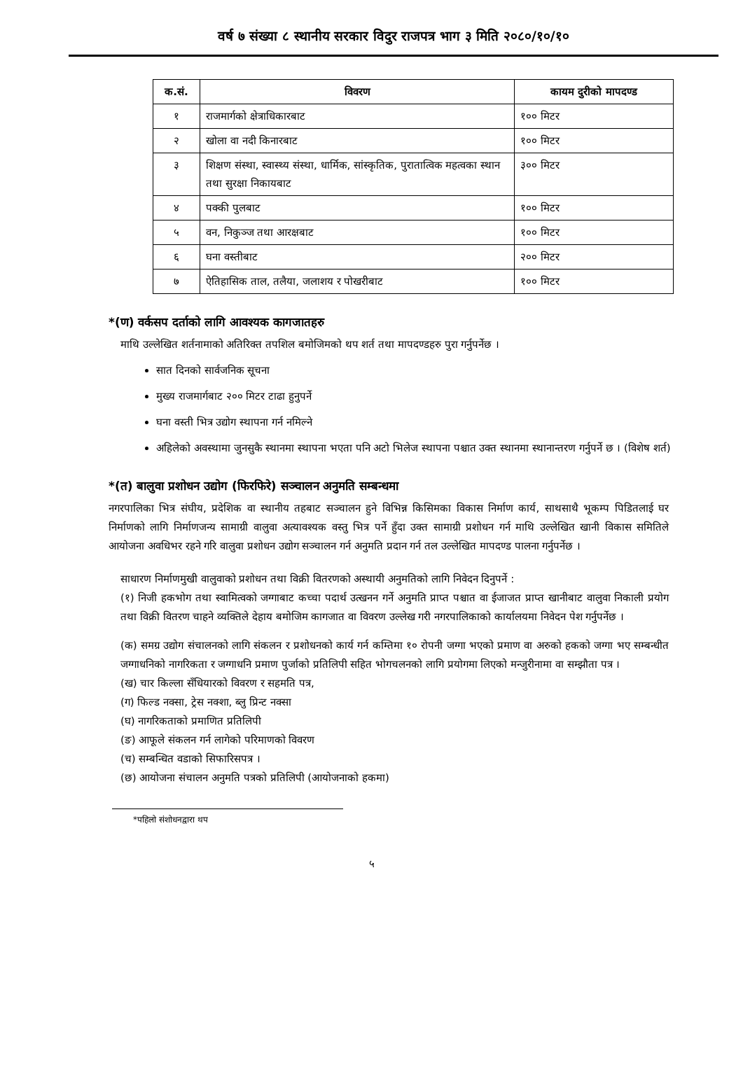वर्ष ७ संख्या ८ स्थानीय सरकार विदुर राजपत्र भाग ३ मिति २०८०/१०/१०
| क.सं. | विवरण | कायम दुरीको मापदण्ड |
| --- | --- | --- |
| १ | राजमार्गको क्षेत्राधिकारबाट | १०० मिटर |
| २ | खोला वा नदी किनारबाट | १०० मिटर |
| ३ | शिक्षण संस्था, स्वास्थ्य संस्था, धार्मिक, सांस्कृतिक, पुरातात्विक महत्वका स्थान तथा सुरक्षा निकायबाट | ३०० मिटर |
| ४ | पक्की पुलबाट | १०० मिटर |
| ५ | वन, निकुञ्ज तथा आरक्षबाट | १०० मिटर |
| ६ | घना वस्तीबाट | २०० मिटर |
| ७ | ऐतिहासिक ताल, तलैया, जलाशय र पोखरीबाट | १०० मिटर |
*(ण) वर्कसप दर्ताको लागि आवश्यक कागजातहरु
माथि उल्लेखित शर्तनामाको अतिरिक्त तपशिल बमोजिमको थप शर्त तथा मापदण्डहरु पुरा गर्नुपर्नेछ ।
सात दिनको सार्वजनिक सूचना
मुख्य राजमार्गबाट २०० मिटर टाढा हुनुपर्ने
घना वस्ती भित्र उद्योग स्थापना गर्न नमिल्ने
अहिलेको अवस्थामा जुनसुकै स्थानमा स्थापना भएता पनि अटो भिलेज स्थापना पश्चात उक्त स्थानमा स्थानान्तरण गर्नुपर्ने छ । (विशेष शर्त)
*(त) बालुवा प्रशोधन उद्योग (फिरफिरे) सञ्चालन अनुमति सम्बन्धमा
नगरपालिका भित्र संघीय, प्रदेशिक वा स्थानीय तहबाट सञ्चालन हुने विभिन्न किसिमका विकास निर्माण कार्य, साथसाथै भूकम्प पिडितलाई घर निर्माणको लागि निर्माणजन्य सामाग्री वालुवा अत्यावश्यक वस्तु भित्र पर्ने हुँदा उक्त सामाग्री प्रशोधन गर्न माथि उल्लेखित खानी विकास समितिले आयोजना अवधिभर रहने गरि वालुवा प्रशोधन उद्योग सञ्चालन गर्न अनुमति प्रदान गर्न तल उल्लेखित मापदण्ड पालना गर्नुपर्नेछ ।
साधारण निर्माणमुखी वालुवाको प्रशोधन तथा विक्री वितरणको अस्थायी अनुमतिको लागि निवेदन दिनुपर्ने :
(१) निजी हकभोग तथा स्वामित्वको जग्गाबाट कच्चा पदार्थ उत्खनन गर्ने अनुमति प्राप्त पश्चात वा ईजाजत प्राप्त खानीबाट वालुवा निकाली प्रयोग तथा विक्री वितरण चाहने व्यक्तिले देहाय बमोजिम कागजात वा विवरण उल्लेख गरी नगरपालिकाको कार्यालयमा निवेदन पेश गर्नुपर्नेछ ।
(क) समग्र उद्योग संचालनको लागि संकलन र प्रशोधनको कार्य गर्न कम्तिमा १० रोपनी जग्गा भएको प्रमाण वा अरुको हकको जग्गा भए सम्बन्धीत जग्गाधनिको नागरिकता र जग्गाधनि प्रमाण पुर्जाको प्रतिलिपी सहित भोगचलनको लागि प्रयोगमा लिएको मन्जुरीनामा वा सम्झौता पत्र ।
(ख) चार किल्ला सँधियारको विवरण र सहमति पत्र,
(ग) फिल्ड नक्सा, ट्रेस नक्शा, ब्लु प्रिन्ट नक्सा
(घ) नागरिकताको प्रमाणित प्रतिलिपी
(ङ) आफूले संकलन गर्न लागेको परिमाणको विवरण
(च) सम्बन्धित वडाको सिफारिसपत्र ।
(छ) आयोजना संचालन अनुमति पत्रको प्रतिलिपी (आयोजनाको हकमा)
*पहिलो संशोधनद्वारा थप
५